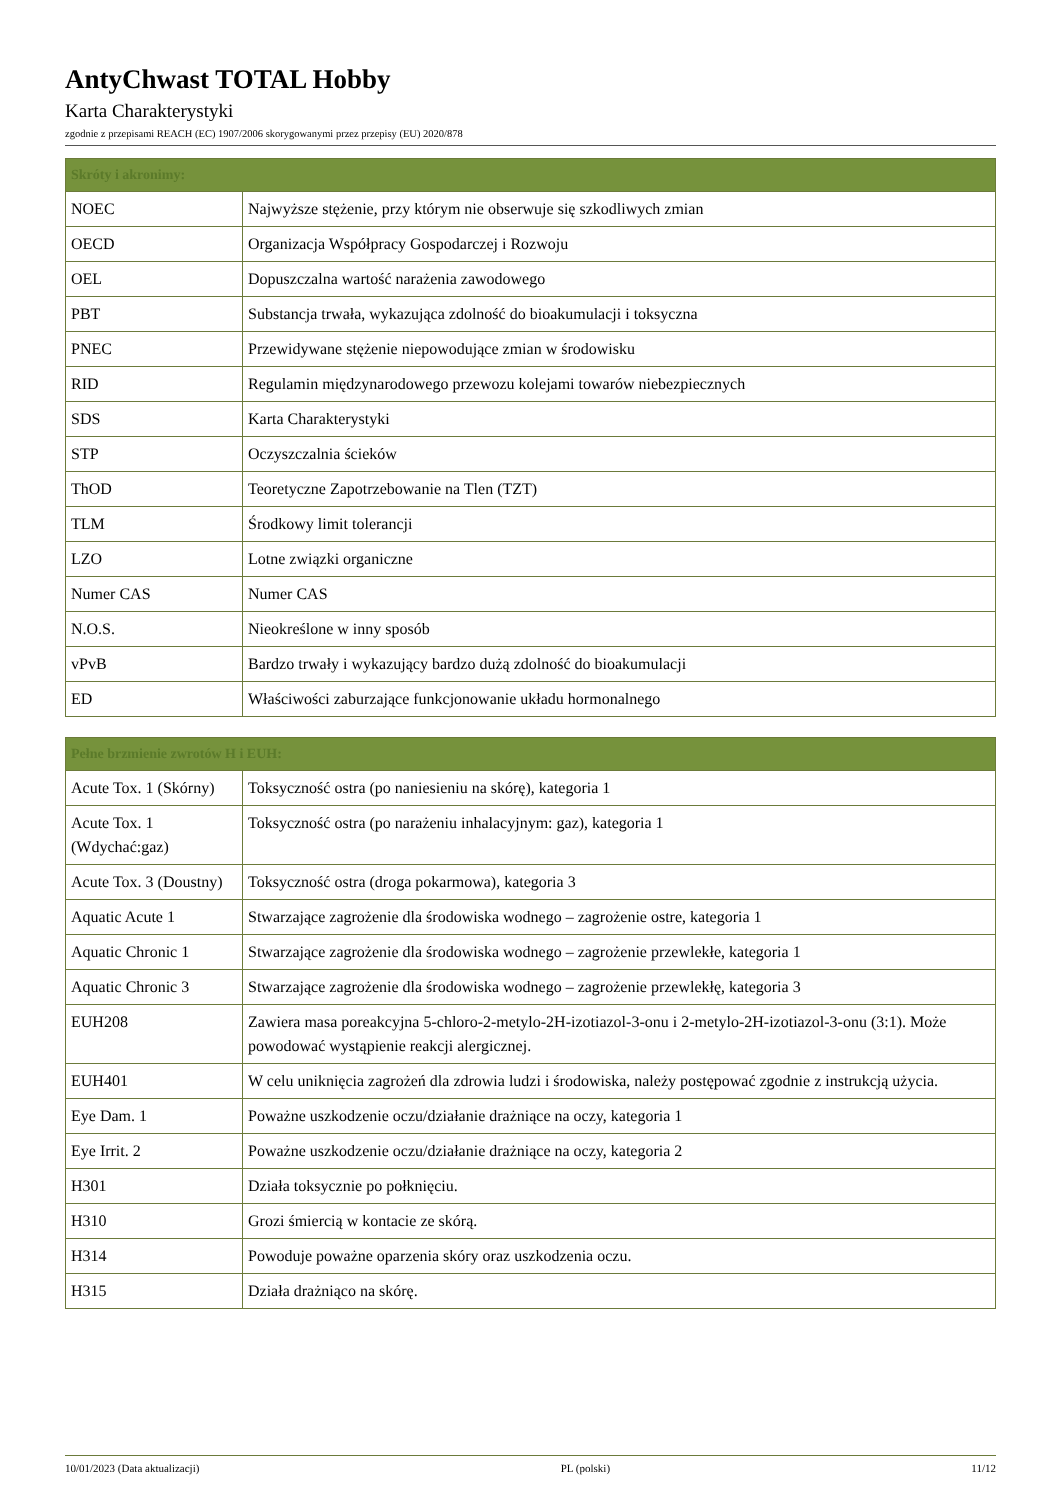AntyChwast TOTAL Hobby
Karta Charakterystyki
zgodnie z przepisami REACH (EC) 1907/2006 skorygowanymi przez przepisy (EU) 2020/878
| Skróty i akronimy: | |
| --- | --- |
| NOEC | Najwyższe stężenie, przy którym nie obserwuje się szkodliwych zmian |
| OECD | Organizacja Współpracy Gospodarczej i Rozwoju |
| OEL | Dopuszczalna wartość narażenia zawodowego |
| PBT | Substancja trwała, wykazująca zdolność do bioakumulacji i toksyczna |
| PNEC | Przewidywane stężenie niepowodujące zmian w środowisku |
| RID | Regulamin międzynarodowego przewozu kolejami towarów niebezpiecznych |
| SDS | Karta Charakterystyki |
| STP | Oczyszczalnia ścieków |
| ThOD | Teoretyczne Zapotrzebowanie na Tlen (TZT) |
| TLM | Środkowy limit tolerancji |
| LZO | Lotne związki organiczne |
| Numer CAS | Numer CAS |
| N.O.S. | Nieokreślone w inny sposób |
| vPvB | Bardzo trwały i wykazujący bardzo dużą zdolność do bioakumulacji |
| ED | Właściwości zaburzające funkcjonowanie układu hormonalnego |
| Pełne brzmienie zwrotów H i EUH: | |
| --- | --- |
| Acute Tox. 1 (Skórny) | Toksyczność ostra (po naniesieniu na skórę), kategoria 1 |
| Acute Tox. 1 (Wdychać:gaz) | Toksyczność ostra (po narażeniu inhalacyjnym: gaz), kategoria 1 |
| Acute Tox. 3 (Doustny) | Toksyczność ostra (droga pokarmowa), kategoria 3 |
| Aquatic Acute 1 | Stwarzające zagrożenie dla środowiska wodnego – zagrożenie ostre, kategoria 1 |
| Aquatic Chronic 1 | Stwarzające zagrożenie dla środowiska wodnego – zagrożenie przewlekłe, kategoria 1 |
| Aquatic Chronic 3 | Stwarzające zagrożenie dla środowiska wodnego – zagrożenie przewlekłę, kategoria 3 |
| EUH208 | Zawiera masa poreakcyjna 5-chloro-2-metylo-2H-izotiazol-3-onu i 2-metylo-2H-izotiazol-3-onu (3:1). Może powodować wystąpienie reakcji alergicznej. |
| EUH401 | W celu uniknięcia zagrożeń dla zdrowia ludzi i środowiska, należy postępować zgodnie z instrukcją użycia. |
| Eye Dam. 1 | Poważne uszkodzenie oczu/działanie drażniące na oczy, kategoria 1 |
| Eye Irrit. 2 | Poważne uszkodzenie oczu/działanie drażniące na oczy, kategoria 2 |
| H301 | Działa toksycznie po połknięciu. |
| H310 | Grozi śmiercią w kontacie ze skórą. |
| H314 | Powoduje poważne oparzenia skóry oraz uszkodzenia oczu. |
| H315 | Działa drażniąco na skórę. |
10/01/2023 (Data aktualizacji) PL (polski) 11/12